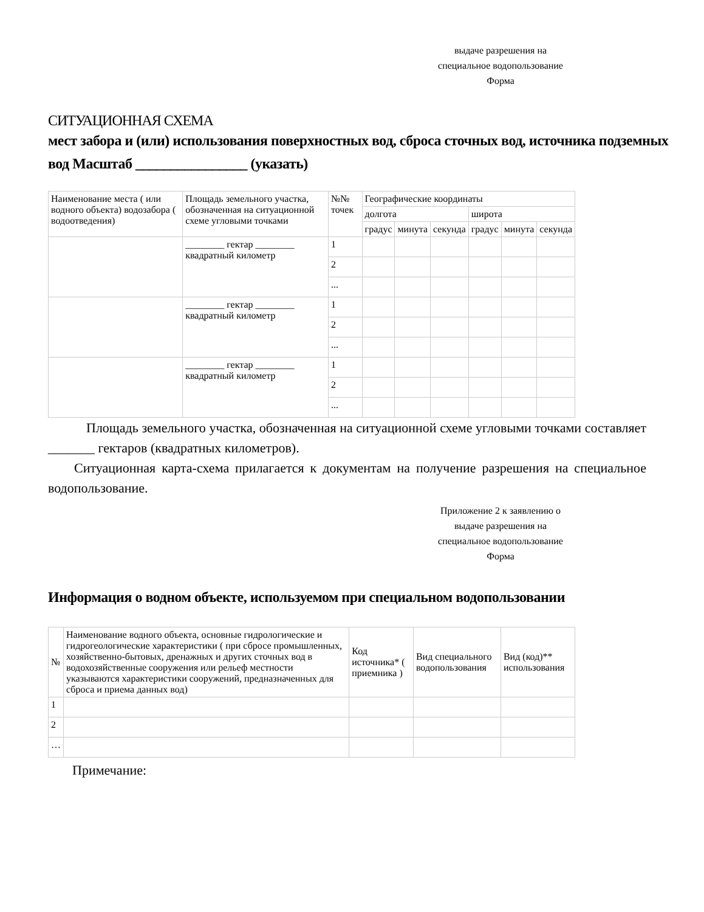выдаче разрешения на
специальное водопользование
Форма
СИТУАЦИОННАЯ СХЕМА
мест забора и (или) использования поверхностных вод, сброса сточных вод, источника подземных вод Масштаб ________________ (указать)
| Наименование места ( или водного объекта) водозабора ( водоотведения) | Площадь земельного участка, обозначенная на ситуационной схеме угловыми точками | №№ точек | Географические координаты | | | | | |
| --- | --- | --- | --- | --- | --- | --- | --- | --- |
| | | | долгота | | | широта | | |
| | | | градус | минута | секунда | градус | минута | секунда |
| | ________ гектар ________ квадратный километр | 1 | | | | | | |
| | | 2 | | | | | | |
| | | ... | | | | | | |
| | ________ гектар ________ квадратный километр | 1 | | | | | | |
| | | 2 | | | | | | |
| | | ... | | | | | | |
| | ________ гектар ________ квадратный километр | 1 | | | | | | |
| | | 2 | | | | | | |
| | | ... | | | | | | |
Площадь земельного участка, обозначенная на ситуационной схеме угловыми точками составляет _______ гектаров (квадратных километров).
Ситуационная карта-схема прилагается к документам на получение разрешения на специальное водопользование.
Приложение 2 к заявлению о
выдаче разрешения на
специальное водопользование
Форма
Информация о водном объекте, используемом при специальном водопользовании
| № | Наименование водного объекта, основные гидрологические и гидрогеологические характеристики ( при сбросе промышленных, хозяйственно-бытовых, дренажных и других сточных вод в водохозяйственные сооружения или рельеф местности указываются характеристики сооружений, предназначенных для сброса и приема данных вод) | Код источника* ( приемника ) | Вид специального водопользования | Вид (код)** использования |
| --- | --- | --- | --- | --- |
| 1 | | | | |
| 2 | | | | |
| … | | | | |
Примечание: